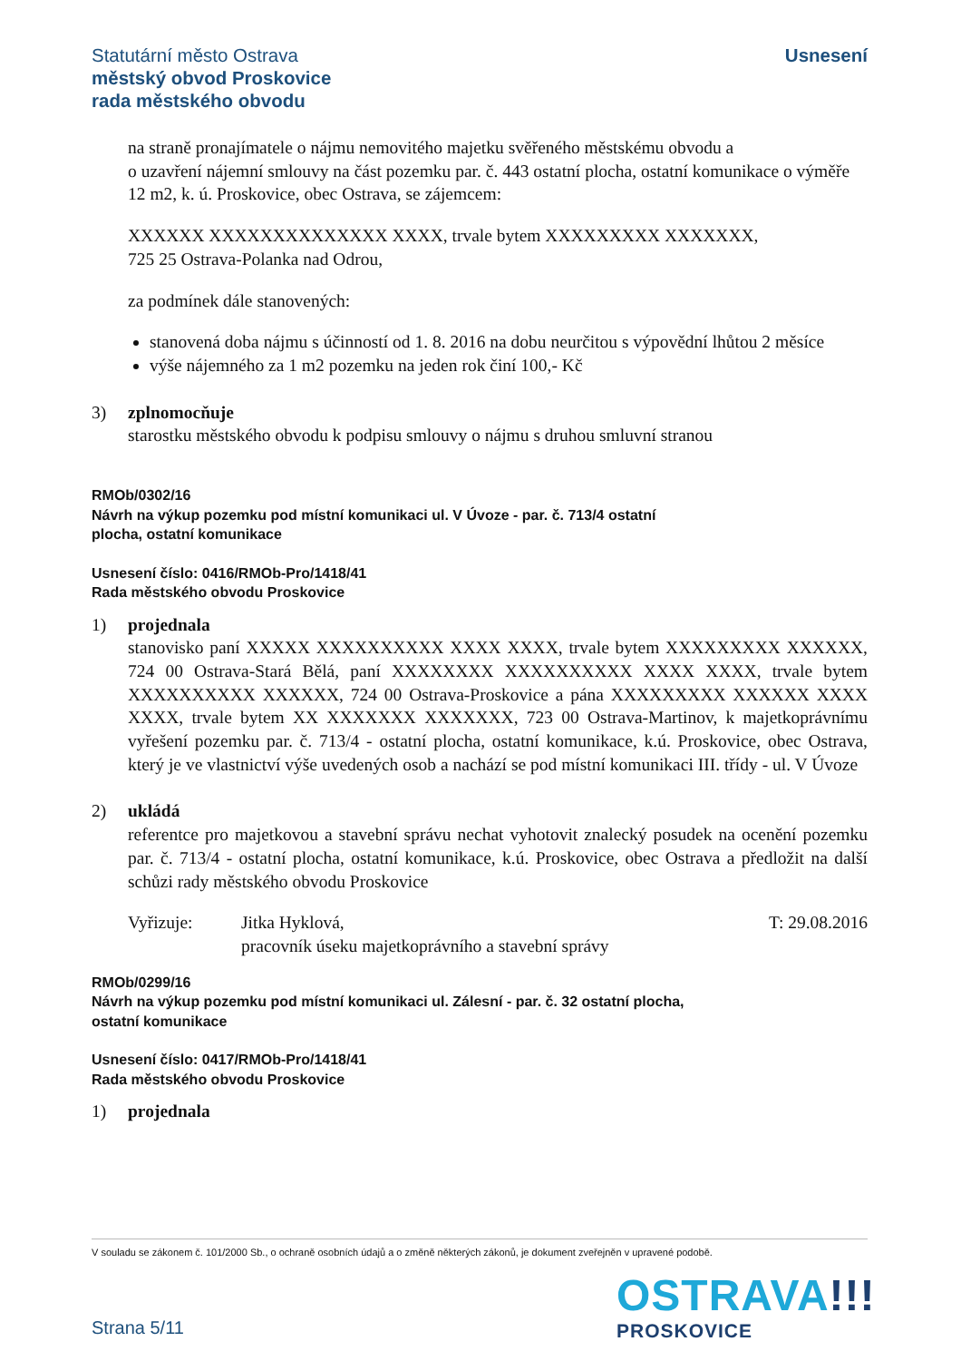Usnesení
Statutární město Ostrava
městský obvod Proskovice
rada městského obvodu
na straně pronajímatele o nájmu nemovitého majetku svěřeného městskému obvodu a
o uzavření nájemní smlouvy na část pozemku par. č. 443 ostatní plocha, ostatní komunikace o výměře 12 m2, k. ú. Proskovice, obec Ostrava, se zájemcem:
XXXXXX XXXXXXXXXXXXXX XXXX, trvale bytem XXXXXXXXX XXXXXXX,
725 25 Ostrava-Polanka nad Odrou,
za podmínek dále stanovených:
stanovená doba nájmu s účinností od 1. 8. 2016 na dobu neurčitou s výpovědní lhůtou 2 měsíce
výše nájemného za 1 m2 pozemku na jeden rok činí 100,- Kč
3) zplnomocňuje
starostku městského obvodu k podpisu smlouvy o nájmu s druhou smluvní stranou
RMOb/0302/16
Návrh na výkup pozemku pod místní komunikaci ul. V Úvoze - par. č. 713/4 ostatní
plocha, ostatní komunikace
Usnesení číslo: 0416/RMOb-Pro/1418/41
Rada městského obvodu Proskovice
1) projednala
stanovisko paní XXXXX XXXXXXXXXX XXXX XXXX, trvale bytem XXXXXXXXX XXXXXX, 724 00 Ostrava-Stará Bělá, paní XXXXXXXX XXXXXXXXXX XXXX XXXX, trvale bytem XXXXXXXXXX XXXXXX, 724 00 Ostrava-Proskovice a pána XXXXXXXXX XXXXXX XXXX XXXX, trvale bytem XX XXXXXXX XXXXXXX, 723 00 Ostrava-Martinov, k majetkoprávnímu vyřešení pozemku par. č. 713/4 - ostatní plocha, ostatní komunikace, k.ú. Proskovice, obec Ostrava, který je ve vlastnictví výše uvedených osob a nachází se pod místní komunikaci III. třídy - ul. V Úvoze
2) ukládá
referentce pro majetkovou a stavební správu nechat vyhotovit znalecký posudek na ocenění pozemku par. č. 713/4 - ostatní plocha, ostatní komunikace, k.ú. Proskovice, obec Ostrava a předložit na další schůzi rady městského obvodu Proskovice
Vyřizuje: Jitka Hyklová,
pracovník úseku majetkoprávního a stavební správy
T: 29.08.2016
RMOb/0299/16
Návrh na výkup pozemku pod místní komunikaci ul. Zálesní - par. č. 32 ostatní plocha,
ostatní komunikace
Usnesení číslo: 0417/RMOb-Pro/1418/41
Rada městského obvodu Proskovice
1) projednala
V souladu se zákonem č. 101/2000 Sb., o ochraně osobních údajů a o změně některých zákonů, je dokument zveřejněn v upravené podobě.
OSTRAVA!!!
PROSKOVICE
Strana 5/11